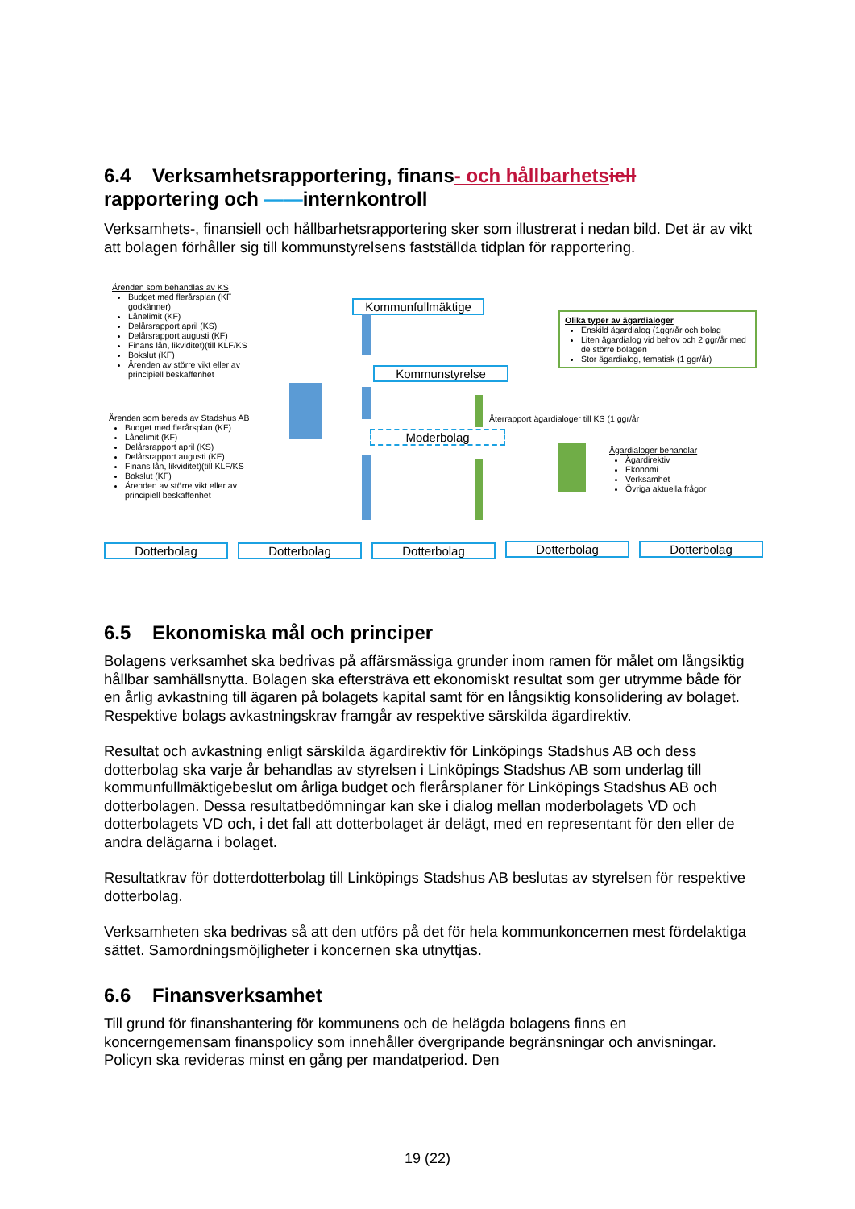6.4 Verksamhetsrapportering, finans- och hållbarhets iell
rapportering och ——internkontroll
Verksamhets-, finansiell och hållbarhetsrapportering sker som illustrerat i nedan bild. Det är av vikt att bolagen förhåller sig till kommunstyrelsens fastställda tidplan för rapportering.
Ärenden som behandlas av KS
Budget med flerårsplan (KF godkänner)
Lånelimit (KF)
Delårsrapport april (KS)
Delårsrapport augusti (KF)
Finans lån, likviditet)(till KLF/KS
Bokslut (KF)
Ärenden av större vikt eller av principiell beskaffenhet
Ärenden som bereds av Stadshus AB
Budget med flerårsplan (KF)
Lånelimit (KF)
Delårsrapport april (KS)
Delårsrapport augusti (KF)
Finans lån, likviditet)(till KLF/KS
Bokslut (KF)
Ärenden av större vikt eller av principiell beskaffenhet
Kommunfullmäktige
Kommunstyrelse
Moderbolag
Återrapport ägardialoger till KS (1 ggr/år
Olika typer av ägardialoger
Enskild ägardialog (1ggr/år och bolag
Liten ägardialog vid behov och 2 ggr/år med de större bolagen
Stor ägardialog, tematisk (1 ggr/år)
Ägardialoger behandlar
Ägardirektiv
Ekonomi
Verksamhet
Övriga aktuella frågor
Dotterbolag Dotterbolag Dotterbolag Dotterbolag Dotterbolag
6.5 Ekonomiska mål och principer
Bolagens verksamhet ska bedrivas på affärsmässiga grunder inom ramen för målet om långsiktig hållbar samhällsnytta. Bolagen ska eftersträva ett ekonomiskt resultat som ger utrymme både för en årlig avkastning till ägaren på bolagets kapital samt för en långsiktig konsolidering av bolaget. Respektive bolags avkastningskrav framgår av respektive särskilda ägardirektiv.
Resultat och avkastning enligt särskilda ägardirektiv för Linköpings Stadshus AB och dess dotterbolag ska varje år behandlas av styrelsen i Linköpings Stadshus AB som underlag till kommunfullmäktigebeslut om årliga budget och flerårsplaner för Linköpings Stadshus AB och dotterbolagen. Dessa resultatbedömningar kan ske i dialog mellan moderbolagets VD och dotterbolagets VD och, i det fall att dotterbolaget är delägt, med en representant för den eller de andra delägarna i bolaget.
Resultatkrav för dotterdotterbolag till Linköpings Stadshus AB beslutas av styrelsen för respektive dotterbolag.
Verksamheten ska bedrivas så att den utförs på det för hela kommunkoncernen mest fördelaktiga sättet. Samordningsmöjligheter i koncernen ska utnyttjas.
6.6 Finansverksamhet
Till grund för finanshantering för kommunens och de helägda bolagens finns en koncerngemensam finanspolicy som innehåller övergripande begränsningar och anvisningar. Policyn ska revideras minst en gång per mandatperiod. Den
19 (22)